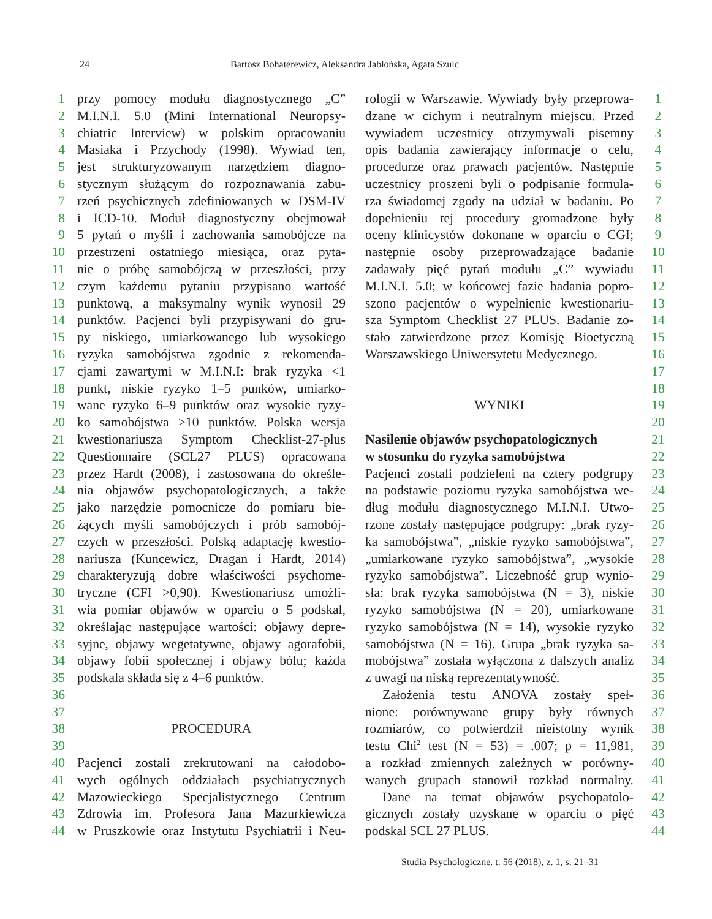24 Bartosz Bohaterewicz, Aleksandra Jabłońska, Agata Szulc
1 przy pomocy modułu diagnostycznego „C”
2 M.I.N.I. 5.0 (Mini International Neuropsy-
3 chiatric Interview) w polskim opracowaniu
4 Masiaka i Przychody (1998). Wywiad ten,
5 jest strukturyzowanym narzędziem diagno-
6 stycznym służącym do rozpoznawania zabu-
7 rzeń psychicznych zdefiniowanych w DSM-IV
8 i ICD-10. Moduł diagnostyczny obejmował
9 5 pytań o myśli i zachowania samobójcze na
10 przestrzeni ostatniego miesiąca, oraz pyta-
11 nie o próbę samobójczą w przeszłości, przy
12 czym każdemu pytaniu przypisano wartość
13 punktową, a maksymalny wynik wynosił 29
14 punktów. Pacjenci byli przypisywani do gru-
15 py niskiego, umiarkowanego lub wysokiego
16 ryzyka samobójstwa zgodnie z rekomenda-
17 cjami zawartymi w M.I.N.I: brak ryzyka <1
18 punkt, niskie ryzyko 1–5 punków, umiarko-
19 wane ryzyko 6–9 punktów oraz wysokie ryzy-
20 ko samobójstwa >10 punktów. Polska wersja
21 kwestionariusza Symptom Checklist-27-plus
22 Questionnaire (SCL27 PLUS) opracowana
23 przez Hardt (2008), i zastosowana do określe-
24 nia objawów psychopatologicznych, a także
25 jako narzędzie pomocnicze do pomiaru bie-
26 żących myśli samobójczych i prób samobój-
27 czych w przeszłości. Polską adaptację kwestio-
28 nariusza (Kuncewicz, Dragan i Hardt, 2014)
29 charakteryzują dobre właściwości psychome-
30 tryczne (CFI >0,90). Kwestionariusz umożli-
31 wia pomiar objawów w oparciu o 5 podskal,
32 określając następujące wartości: objawy depre-
33 syjne, objawy wegetatywne, objawy agorafobii,
34 objawy fobii społecznej i objawy bólu; każda
35 podskala składa się z 4–6 punktów.
36
37
38 PROCEDURA
39
40 Pacjenci zostali zrekrutowani na całodobo-
41 wych ogólnych oddziałach psychiatrycznych
42 Mazowieckiego Specjalistycznego Centrum
43 Zdrowia im. Profesora Jana Mazurkiewicza
44 w Pruszkowie oraz Instytutu Psychiatrii i Neu-
rologii w Warszawie. Wywiady były przeprowa- 1
dzane w cichym i neutralnym miejscu. Przed 2
wywiadem uczestnicy otrzymywali pisemny 3
opis badania zawierający informacje o celu, 4
procedurze oraz prawach pacjentów. Następnie 5
uczestnicy proszeni byli o podpisanie formula- 6
rza świadomej zgody na udział w badaniu. Po 7
dopełnieniu tej procedury gromadzone były 8
oceny klinicystów dokonane w oparciu o CGI; 9
następnie osoby przeprowadzające badanie 10
zadawały pięć pytań modułu „C” wywiadu 11
M.I.N.I. 5.0; w końcowej fazie badania popro- 12
szono pacjentów o wypełnienie kwestionariu- 13
sza Symptom Checklist 27 PLUS. Badanie zo- 14
stało zatwierdzone przez Komisję Bioetyczną 15
Warszawskiego Uniwersytetu Medycznego. 16
17
18
WYNIKI 19
20
Nasilenie objawów psychopatologicznych 21
w stosunku do ryzyka samobójstwa 22
Pacjenci zostali podzieleni na cztery podgrupy 23
na podstawie poziomu ryzyka samobójstwa we- 24
dług modułu diagnostycznego M.I.N.I. Utwo- 25
rzone zostały następujące podgrupy: „brak ryzy- 26
ka samobójstwa”, „niskie ryzyko samobójstwa”, 27
„umiarkowane ryzyko samobójstwa”, „wysokie 28
ryzyko samobójstwa”. Liczebność grup wynio- 29
sła: brak ryzyka samobójstwa (N = 3), niskie 30
ryzyko samobójstwa (N = 20), umiarkowane 31
ryzyko samobójstwa (N = 14), wysokie ryzyko 32
samobójstwa (N = 16). Grupa „brak ryzyka sa- 33
mobójstwa” została wyłączona z dalszych analiz 34
z uwagi na niską reprezentatywność. 35
Założenia testu ANOVA zostały speł- 36
nione: porównywane grupy były równych 37
rozmiarów, co potwierdził nieistotny wynik 38
testu Chi<sup>2</sup> test (N = 53) = .007; p = 11,981, 39
a rozkład zmiennych zależnych w porówny- 40
wanych grupach stanowił rozkład normalny. 41
Dane na temat objawów psychopatolo- 42
gicznych zostały uzyskane w oparciu o pięć 43
podskal SCL 27 PLUS. 44
Studia Psychologiczne. t. 56 (2018), z. 1, s. 21–31